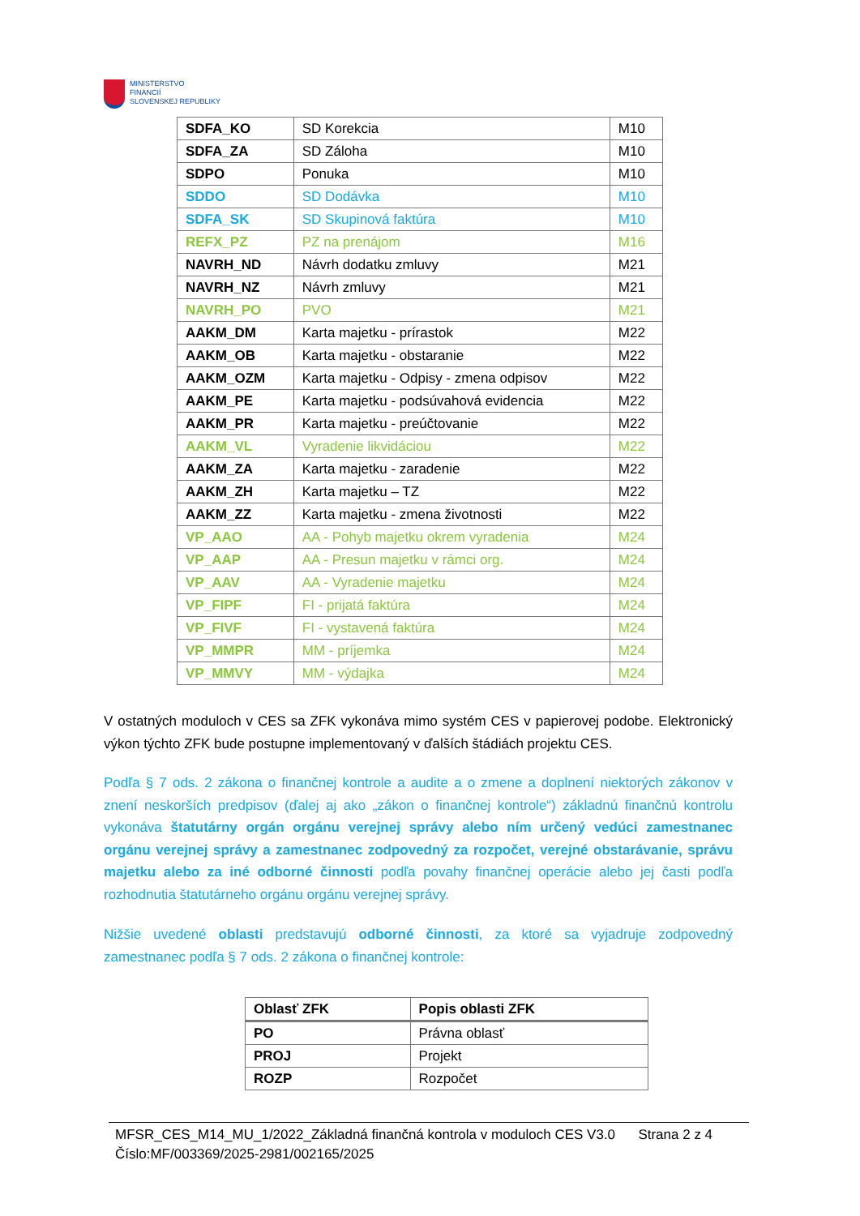MINISTERSTVO
FINANCIÍ
SLOVENSKEJ REPUBLIKY
| SDFA_KO | SD Korekcia | M10 |
| SDFA_ZA | SD Záloha | M10 |
| SDPO | Ponuka | M10 |
| SDDO | SD Dodávka | M10 |
| SDFA_SK | SD Skupinová faktúra | M10 |
| REFX_PZ | PZ na prenájom | M16 |
| NAVRH_ND | Návrh dodatku zmluvy | M21 |
| NAVRH_NZ | Návrh zmluvy | M21 |
| NAVRH_PO | PVO | M21 |
| AAKM_DM | Karta majetku - prírastok | M22 |
| AAKM_OB | Karta majetku - obstaranie | M22 |
| AAKM_OZM | Karta majetku - Odpisy - zmena odpisov | M22 |
| AAKM_PE | Karta majetku - podsúvahová evidencia | M22 |
| AAKM_PR | Karta majetku - preúčtovanie | M22 |
| AAKM_VL | Vyradenie likvidáciou | M22 |
| AAKM_ZA | Karta majetku - zaradenie | M22 |
| AAKM_ZH | Karta majetku – TZ | M22 |
| AAKM_ZZ | Karta majetku - zmena životnosti | M22 |
| VP_AAO | AA - Pohyb majetku okrem vyradenia | M24 |
| VP_AAP | AA - Presun majetku v rámci org. | M24 |
| VP_AAV | AA - Vyradenie majetku | M24 |
| VP_FIPF | FI - prijatá faktúra | M24 |
| VP_FIVF | FI - vystavená faktúra | M24 |
| VP_MMPR | MM - príjemka | M24 |
| VP_MMVY | MM - výdajka | M24 |
V ostatných moduloch v CES sa ZFK vykonáva mimo systém CES v papierovej podobe. Elektronický výkon týchto ZFK bude postupne implementovaný v ďalších štádiách projektu CES.
Podľa § 7 ods. 2 zákona o finančnej kontrole a audite a o zmene a doplnení niektorých zákonov v znení neskorších predpisov (ďalej aj ako „zákon o finančnej kontrole“) základnú finančnú kontrolu vykonáva štatutárny orgán orgánu verejnej správy alebo ním určený vedúci zamestnanec orgánu verejnej správy a zamestnanec zodpovedný za rozpočet, verejné obstarávanie, správu majetku alebo za iné odborné činnosti podľa povahy finančnej operácie alebo jej časti podľa rozhodnutia štatutárneho orgánu orgánu verejnej správy.
Nižšie uvedené oblasti predstavujú odborné činnosti, za ktoré sa vyjadruje zodpovedný zamestnanec podľa § 7 ods. 2 zákona o finančnej kontrole:
| Oblasť ZFK | Popis oblasti ZFK |
| --- | --- |
| PO | Právna oblasť |
| PROJ | Projekt |
| ROZP | Rozpočet |
MFSR_CES_M14_MU_1/2022_Základná finančná kontrola v moduloch CES V3.0 Strana 2 z 4
Číslo:MF/003369/2025-2981/002165/2025